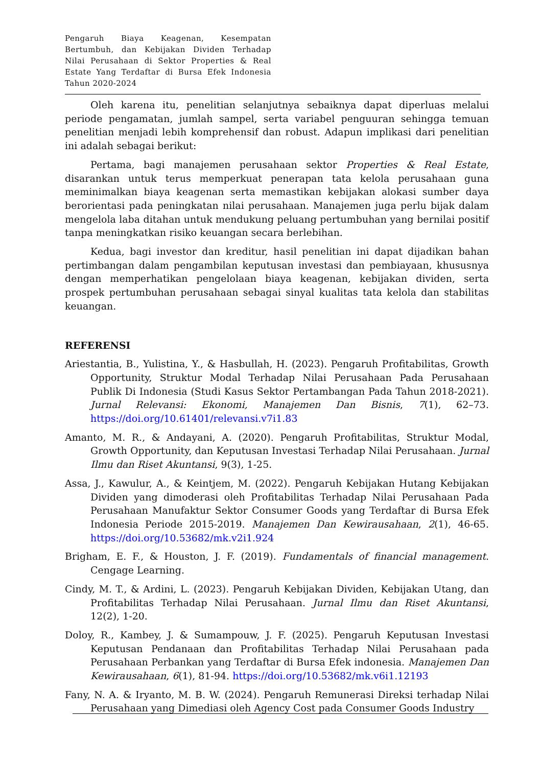Pengaruh Biaya Keagenan, Kesempatan Bertumbuh, dan Kebijakan Dividen Terhadap Nilai Perusahaan di Sektor Properties & Real Estate Yang Terdaftar di Bursa Efek Indonesia Tahun 2020-2024
Oleh karena itu, penelitian selanjutnya sebaiknya dapat diperluas melalui periode pengamatan, jumlah sampel, serta variabel penguuran sehingga temuan penelitian menjadi lebih komprehensif dan robust. Adapun implikasi dari penelitian ini adalah sebagai berikut:
Pertama, bagi manajemen perusahaan sektor Properties & Real Estate, disarankan untuk terus memperkuat penerapan tata kelola perusahaan guna meminimalkan biaya keagenan serta memastikan kebijakan alokasi sumber daya berorientasi pada peningkatan nilai perusahaan. Manajemen juga perlu bijak dalam mengelola laba ditahan untuk mendukung peluang pertumbuhan yang bernilai positif tanpa meningkatkan risiko keuangan secara berlebihan.
Kedua, bagi investor dan kreditur, hasil penelitian ini dapat dijadikan bahan pertimbangan dalam pengambilan keputusan investasi dan pembiayaan, khususnya dengan memperhatikan pengelolaan biaya keagenan, kebijakan dividen, serta prospek pertumbuhan perusahaan sebagai sinyal kualitas tata kelola dan stabilitas keuangan.
REFERENSI
Ariestantia, B., Yulistina, Y., & Hasbullah, H. (2023). Pengaruh Profitabilitas, Growth Opportunity, Struktur Modal Terhadap Nilai Perusahaan Pada Perusahaan Publik Di Indonesia (Studi Kasus Sektor Pertambangan Pada Tahun 2018-2021). Jurnal Relevansi: Ekonomi, Manajemen Dan Bisnis, 7(1), 62–73. https://doi.org/10.61401/relevansi.v7i1.83
Amanto, M. R., & Andayani, A. (2020). Pengaruh Profitabilitas, Struktur Modal, Growth Opportunity, dan Keputusan Investasi Terhadap Nilai Perusahaan. Jurnal Ilmu dan Riset Akuntansi, 9(3), 1-25.
Assa, J., Kawulur, A., & Keintjem, M. (2022). Pengaruh Kebijakan Hutang Kebijakan Dividen yang dimoderasi oleh Profitabilitas Terhadap Nilai Perusahaan Pada Perusahaan Manufaktur Sektor Consumer Goods yang Terdaftar di Bursa Efek Indonesia Periode 2015-2019. Manajemen Dan Kewirausahaan, 2(1), 46-65. https://doi.org/10.53682/mk.v2i1.924
Brigham, E. F., & Houston, J. F. (2019). Fundamentals of financial management. Cengage Learning.
Cindy, M. T., & Ardini, L. (2023). Pengaruh Kebijakan Dividen, Kebijakan Utang, dan Profitabilitas Terhadap Nilai Perusahaan. Jurnal Ilmu dan Riset Akuntansi, 12(2), 1-20.
Doloy, R., Kambey, J. & Sumampouw, J. F. (2025). Pengaruh Keputusan Investasi Keputusan Pendanaan dan Profitabilitas Terhadap Nilai Perusahaan pada Perusahaan Perbankan yang Terdaftar di Bursa Efek indonesia. Manajemen Dan Kewirausahaan, 6(1), 81-94. https://doi.org/10.53682/mk.v6i1.12193
Fany, N. A. & Iryanto, M. B. W. (2024). Pengaruh Remunerasi Direksi terhadap Nilai Perusahaan yang Dimediasi oleh Agency Cost pada Consumer Goods Industry